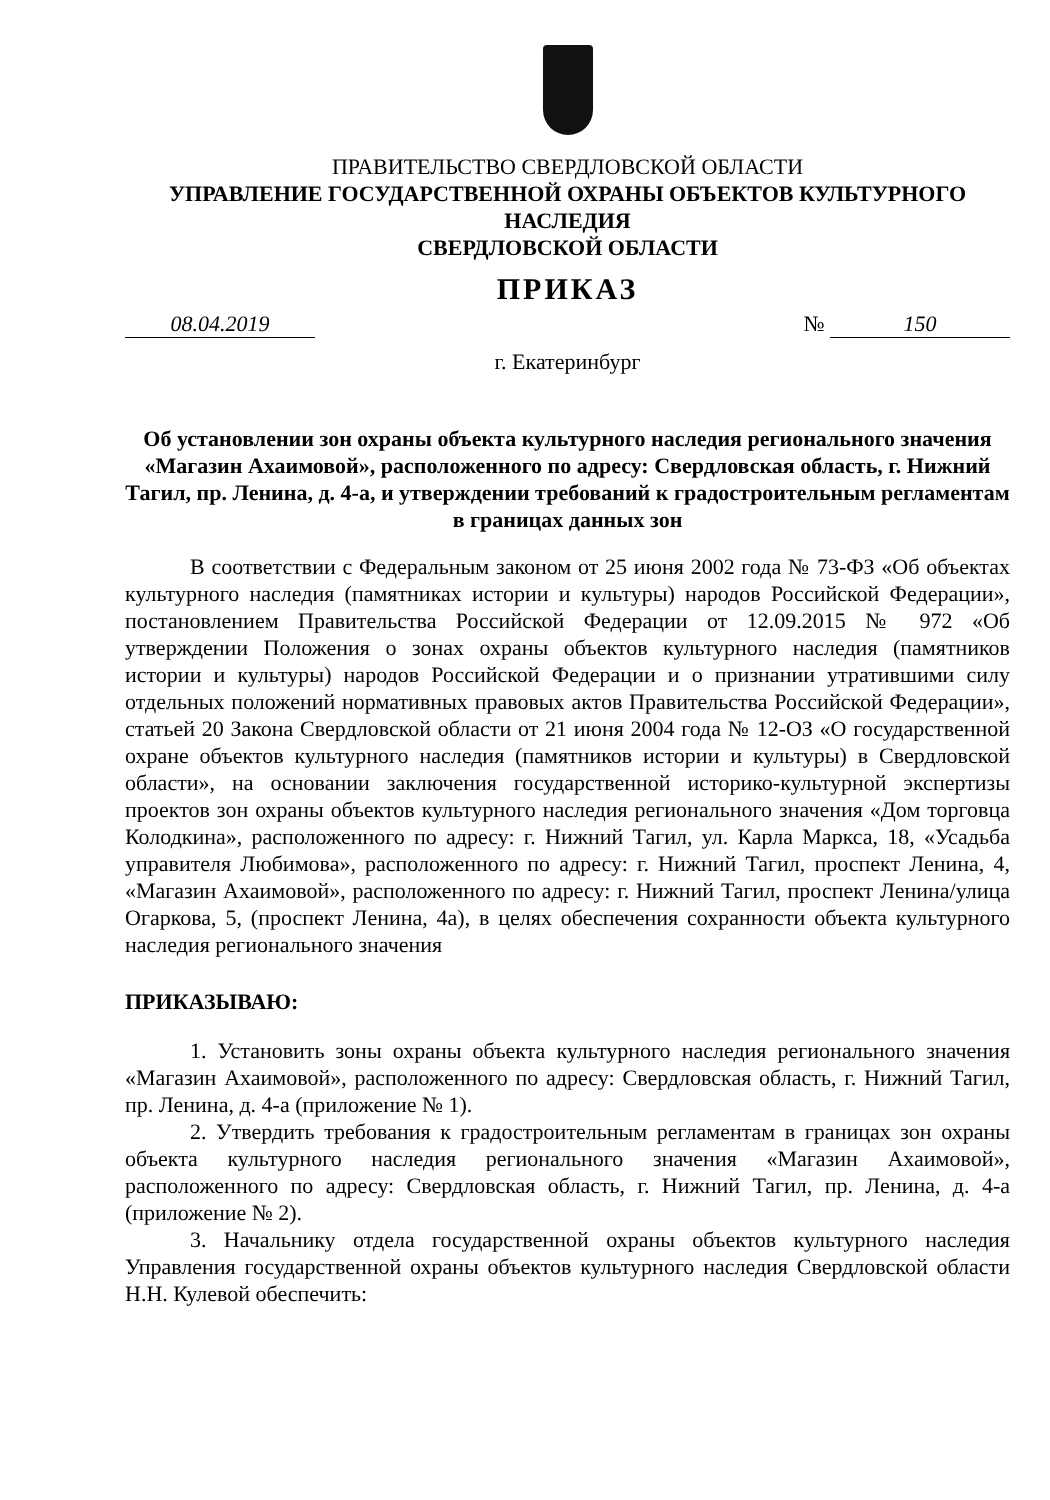ПРАВИТЕЛЬСТВО СВЕРДЛОВСКОЙ ОБЛАСТИ
УПРАВЛЕНИЕ ГОСУДАРСТВЕННОЙ ОХРАНЫ ОБЪЕКТОВ КУЛЬТУРНОГО НАСЛЕДИЯ
СВЕРДЛОВСКОЙ ОБЛАСТИ
ПРИКАЗ
08.04.2019 № 150
г. Екатеринбург
Об установлении зон охраны объекта культурного наследия регионального значения «Магазин Ахаимовой», расположенного по адресу: Свердловская область, г. Нижний Тагил, пр. Ленина, д. 4-а, и утверждении требований к градостроительным регламентам в границах данных зон
В соответствии с Федеральным законом от 25 июня 2002 года № 73-ФЗ «Об объектах культурного наследия (памятниках истории и культуры) народов Российской Федерации», постановлением Правительства Российской Федерации от 12.09.2015 № 972 «Об утверждении Положения о зонах охраны объектов культурного наследия (памятников истории и культуры) народов Российской Федерации и о признании утратившими силу отдельных положений нормативных правовых актов Правительства Российской Федерации», статьей 20 Закона Свердловской области от 21 июня 2004 года № 12-ОЗ «О государственной охране объектов культурного наследия (памятников истории и культуры) в Свердловской области», на основании заключения государственной историко-культурной экспертизы проектов зон охраны объектов культурного наследия регионального значения «Дом торговца Колодкина», расположенного по адресу: г. Нижний Тагил, ул. Карла Маркса, 18, «Усадьба управителя Любимова», расположенного по адресу: г. Нижний Тагил, проспект Ленина, 4, «Магазин Ахаимовой», расположенного по адресу: г. Нижний Тагил, проспект Ленина/улица Огаркова, 5, (проспект Ленина, 4а), в целях обеспечения сохранности объекта культурного наследия регионального значения
ПРИКАЗЫВАЮ:
1. Установить зоны охраны объекта культурного наследия регионального значения «Магазин Ахаимовой», расположенного по адресу: Свердловская область, г. Нижний Тагил, пр. Ленина, д. 4-а (приложение № 1).
2. Утвердить требования к градостроительным регламентам в границах зон охраны объекта культурного наследия регионального значения «Магазин Ахаимовой», расположенного по адресу: Свердловская область, г. Нижний Тагил, пр. Ленина, д. 4-а (приложение № 2).
3. Начальнику отдела государственной охраны объектов культурного наследия Управления государственной охраны объектов культурного наследия Свердловской области Н.Н. Кулевой обеспечить: